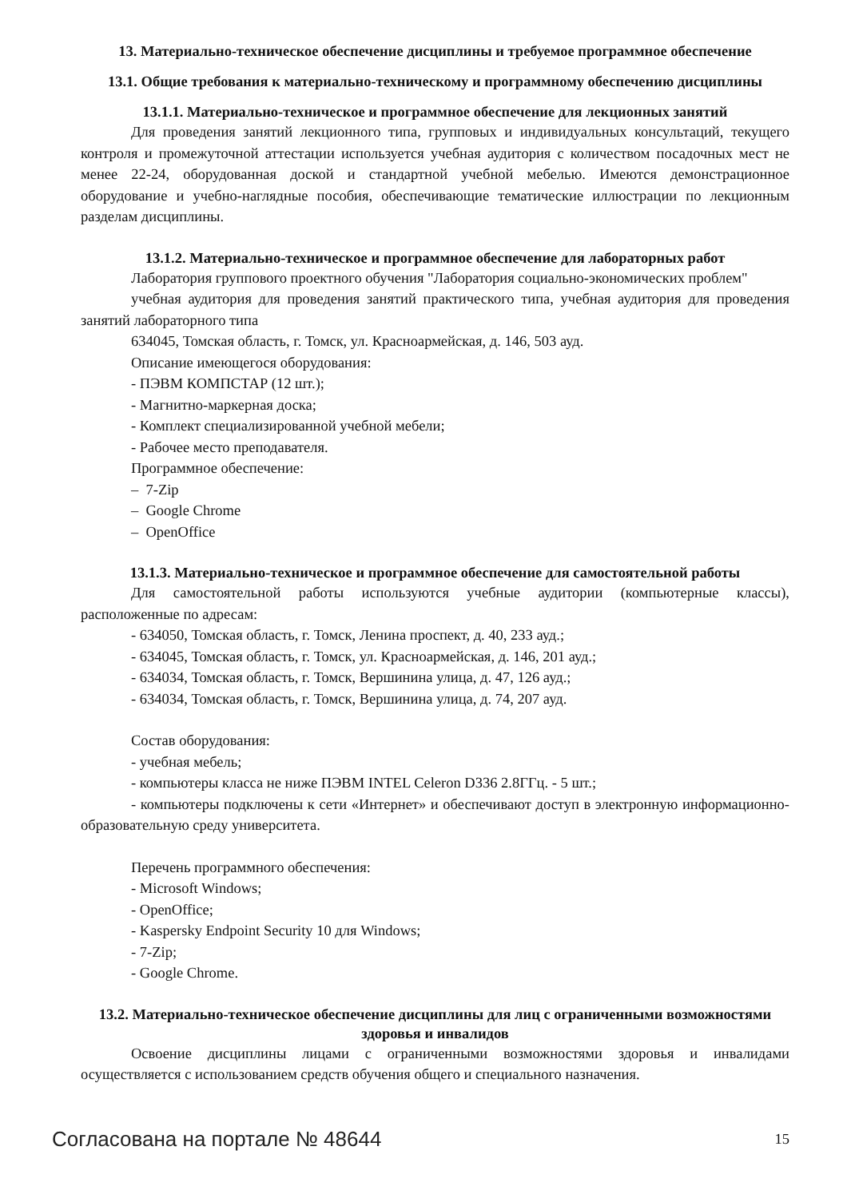13. Материально-техническое обеспечение дисциплины и требуемое программное обеспечение
13.1. Общие требования к материально-техническому и программному обеспечению дисциплины
13.1.1. Материально-техническое и программное обеспечение для лекционных занятий
Для проведения занятий лекционного типа, групповых и индивидуальных консультаций, текущего контроля и промежуточной аттестации используется учебная аудитория с количеством посадочных мест не менее 22-24, оборудованная доской и стандартной учебной мебелью. Имеются демонстрационное оборудование и учебно-наглядные пособия, обеспечивающие тематические иллюстрации по лекционным разделам дисциплины.
13.1.2. Материально-техническое и программное обеспечение для лабораторных работ
Лаборатория группового проектного обучения "Лаборатория социально-экономических проблем"
учебная аудитория для проведения занятий практического типа, учебная аудитория для проведения занятий лабораторного типа
634045, Томская область, г. Томск, ул. Красноармейская, д. 146, 503 ауд.
Описание имеющегося оборудования:
- ПЭВМ КОМПСТАР (12 шт.);
- Магнитно-маркерная доска;
- Комплект специализированной учебной мебели;
- Рабочее место преподавателя.
Программное обеспечение:
– 7-Zip
– Google Chrome
– OpenOffice
13.1.3. Материально-техническое и программное обеспечение для самостоятельной работы
Для самостоятельной работы используются учебные аудитории (компьютерные классы), расположенные по адресам:
- 634050, Томская область, г. Томск, Ленина проспект, д. 40, 233 ауд.;
- 634045, Томская область, г. Томск, ул. Красноармейская, д. 146, 201 ауд.;
- 634034, Томская область, г. Томск, Вершинина улица, д. 47, 126 ауд.;
- 634034, Томская область, г. Томск, Вершинина улица, д. 74, 207 ауд.
Состав оборудования:
- учебная мебель;
- компьютеры класса не ниже ПЭВМ INTEL Celeron D336 2.8ГГц. - 5 шт.;
- компьютеры подключены к сети «Интернет» и обеспечивают доступ в электронную информационно-образовательную среду университета.
Перечень программного обеспечения:
- Microsoft Windows;
- OpenOffice;
- Kaspersky Endpoint Security 10 для Windows;
- 7-Zip;
- Google Chrome.
13.2. Материально-техническое обеспечение дисциплины для лиц с ограниченными возможностями здоровья и инвалидов
Освоение дисциплины лицами с ограниченными возможностями здоровья и инвалидами осуществляется с использованием средств обучения общего и специального назначения.
Согласована на портале № 48644 15